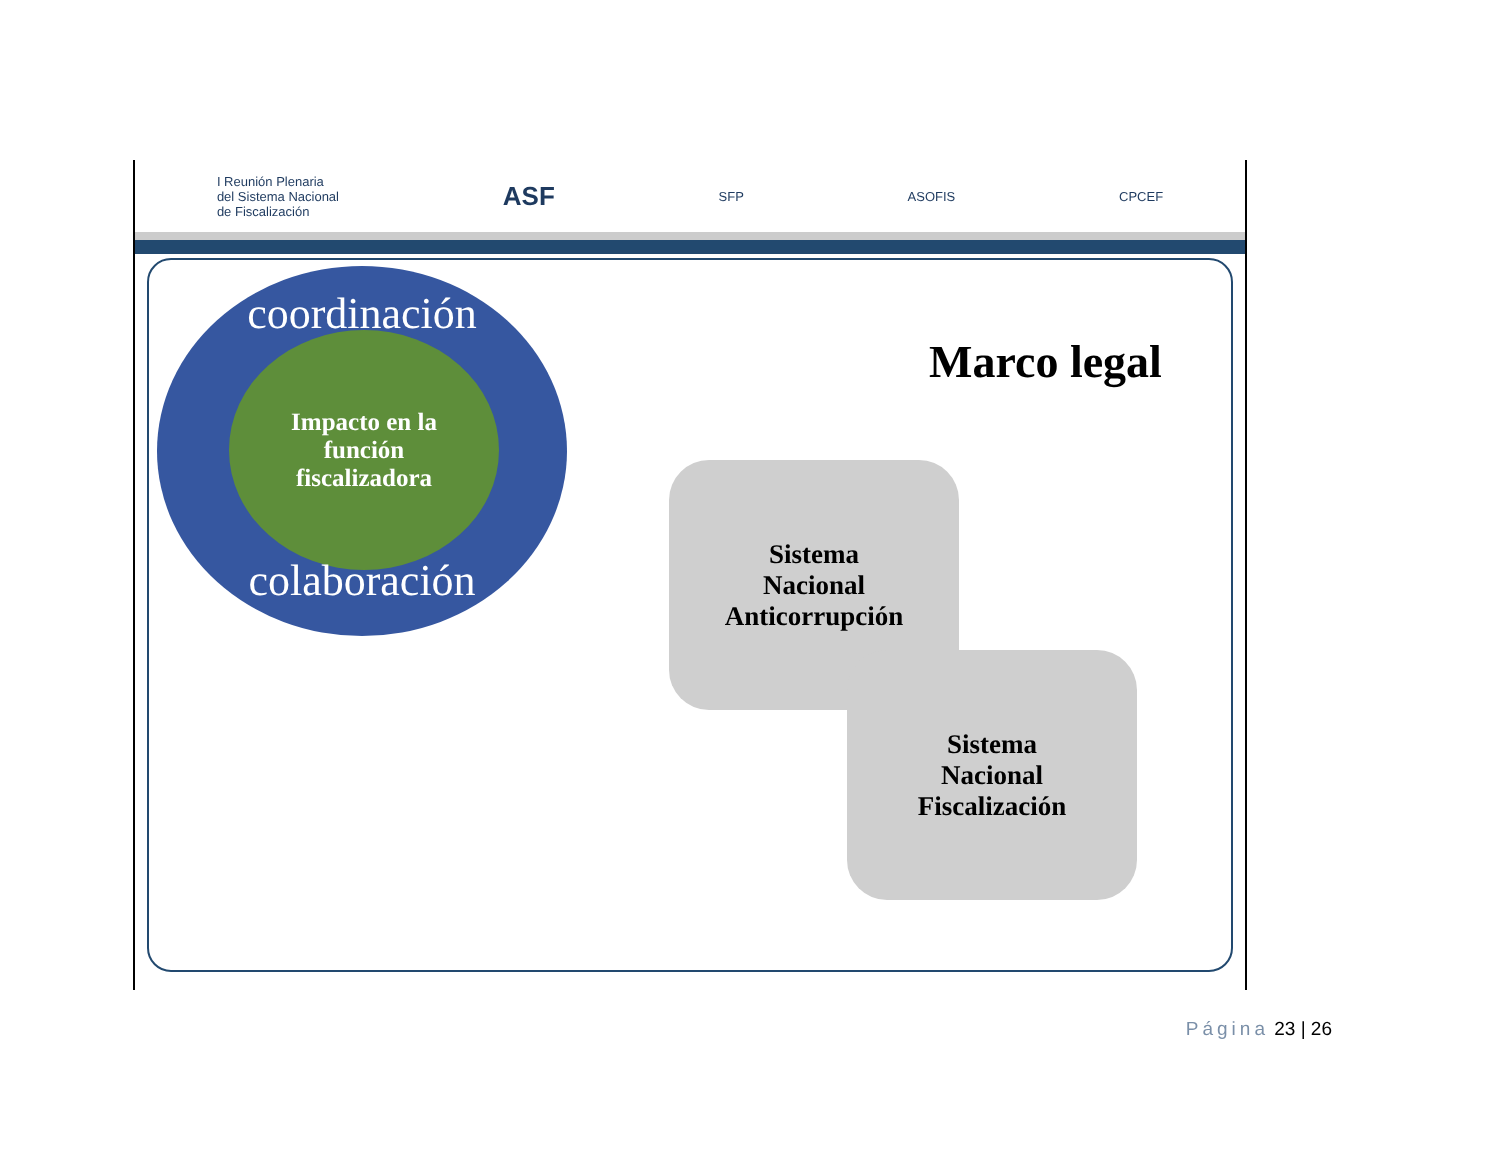I Reunión Plenaria
del Sistema Nacional
de Fiscalización ASF SFP ASOFIS CPCEF
coordinación
Impacto en la
función
fiscalizadora
colaboración
Marco legal
Sistema
Nacional
Anticorrupción
Sistema
Nacional
Fiscalización
Página 23 | 26